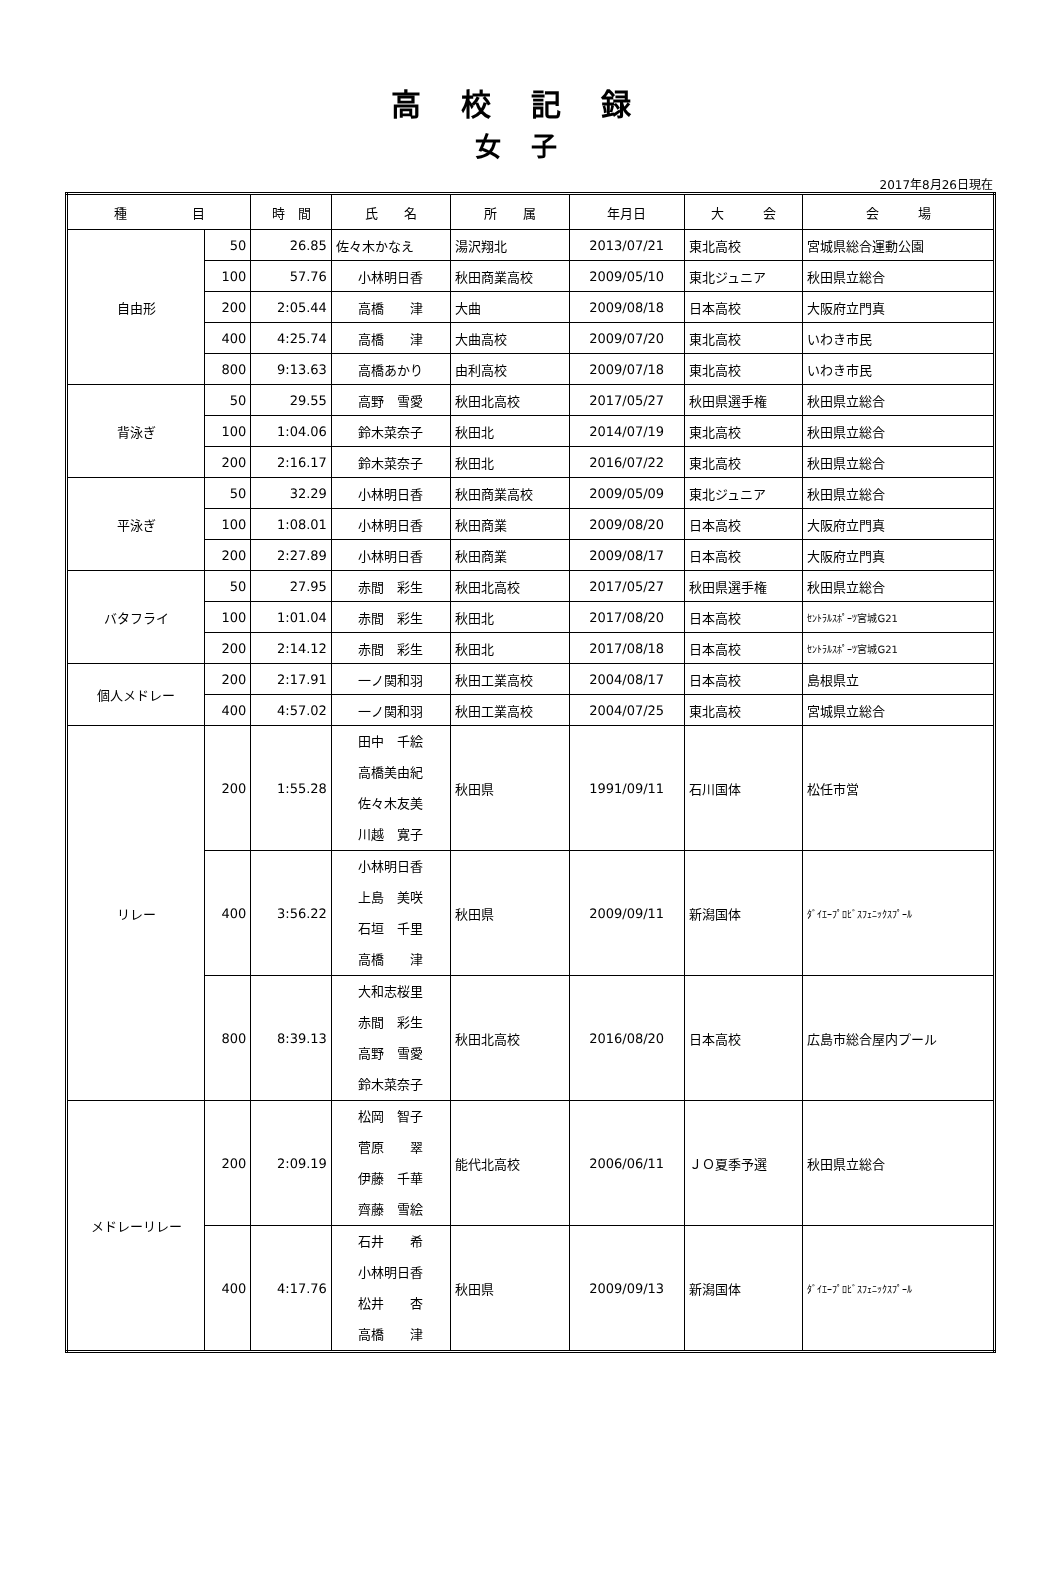高校記録
女子
2017年8月26日現在
| 種 目 | | 時 間 | 氏 名 | 所 属 | 年月日 | 大 会 | 会 場 |
| --- | --- | --- | --- | --- | --- | --- | --- |
| 自由形 | 50 | 26.85 | 佐々木かなえ | 湯沢翔北 | 2013/07/21 | 東北高校 | 宮城県総合運動公園 |
| | 100 | 57.76 | 小林明日香 | 秋田商業高校 | 2009/05/10 | 東北ジュニア | 秋田県立総合 |
| | 200 | 2:05.44 | 高橋 津 | 大曲 | 2009/08/18 | 日本高校 | 大阪府立門真 |
| | 400 | 4:25.74 | 高橋 津 | 大曲高校 | 2009/07/20 | 東北高校 | いわき市民 |
| | 800 | 9:13.63 | 高橋あかり | 由利高校 | 2009/07/18 | 東北高校 | いわき市民 |
| 背泳ぎ | 50 | 29.55 | 高野 雪愛 | 秋田北高校 | 2017/05/27 | 秋田県選手権 | 秋田県立総合 |
| | 100 | 1:04.06 | 鈴木菜奈子 | 秋田北 | 2014/07/19 | 東北高校 | 秋田県立総合 |
| | 200 | 2:16.17 | 鈴木菜奈子 | 秋田北 | 2016/07/22 | 東北高校 | 秋田県立総合 |
| 平泳ぎ | 50 | 32.29 | 小林明日香 | 秋田商業高校 | 2009/05/09 | 東北ジュニア | 秋田県立総合 |
| | 100 | 1:08.01 | 小林明日香 | 秋田商業 | 2009/08/20 | 日本高校 | 大阪府立門真 |
| | 200 | 2:27.89 | 小林明日香 | 秋田商業 | 2009/08/17 | 日本高校 | 大阪府立門真 |
| バタフライ | 50 | 27.95 | 赤間 彩生 | 秋田北高校 | 2017/05/27 | 秋田県選手権 | 秋田県立総合 |
| | 100 | 1:01.04 | 赤間 彩生 | 秋田北 | 2017/08/20 | 日本高校 | ｾﾝﾄﾗﾙｽﾎﾟｰﾂ宮城G21 |
| | 200 | 2:14.12 | 赤間 彩生 | 秋田北 | 2017/08/18 | 日本高校 | ｾﾝﾄﾗﾙｽﾎﾟｰﾂ宮城G21 |
| 個人メドレー | 200 | 2:17.91 | 一ノ関和羽 | 秋田工業高校 | 2004/08/17 | 日本高校 | 島根県立 |
| | 400 | 4:57.02 | 一ノ関和羽 | 秋田工業高校 | 2004/07/25 | 東北高校 | 宮城県立総合 |
| リレー | 200 | 1:55.28 | 田中 千絵 高橋美由紀 佐々木友美 川越 寛子 | 秋田県 | 1991/09/11 | 石川国体 | 松任市営 |
| | 400 | 3:56.22 | 小林明日香 上島 美咲 石垣 千里 高橋 津 | 秋田県 | 2009/09/11 | 新潟国体 | ﾀﾞｲｴｰﾌﾟﾛﾋﾞｽﾌｪﾆｯｸｽﾌﾟｰﾙ |
| | 800 | 8:39.13 | 大和志桜里 赤間 彩生 高野 雪愛 鈴木菜奈子 | 秋田北高校 | 2016/08/20 | 日本高校 | 広島市総合屋内プール |
| メドレーリレー | 200 | 2:09.19 | 松岡 智子 菅原 翠 伊藤 千華 齊藤 雪絵 | 能代北高校 | 2006/06/11 | ＪＯ夏季予選 | 秋田県立総合 |
| | 400 | 4:17.76 | 石井 希 小林明日香 松井 杏 高橋 津 | 秋田県 | 2009/09/13 | 新潟国体 | ﾀﾞｲｴｰﾌﾟﾛﾋﾞｽﾌｪﾆｯｸｽﾌﾟｰﾙ |